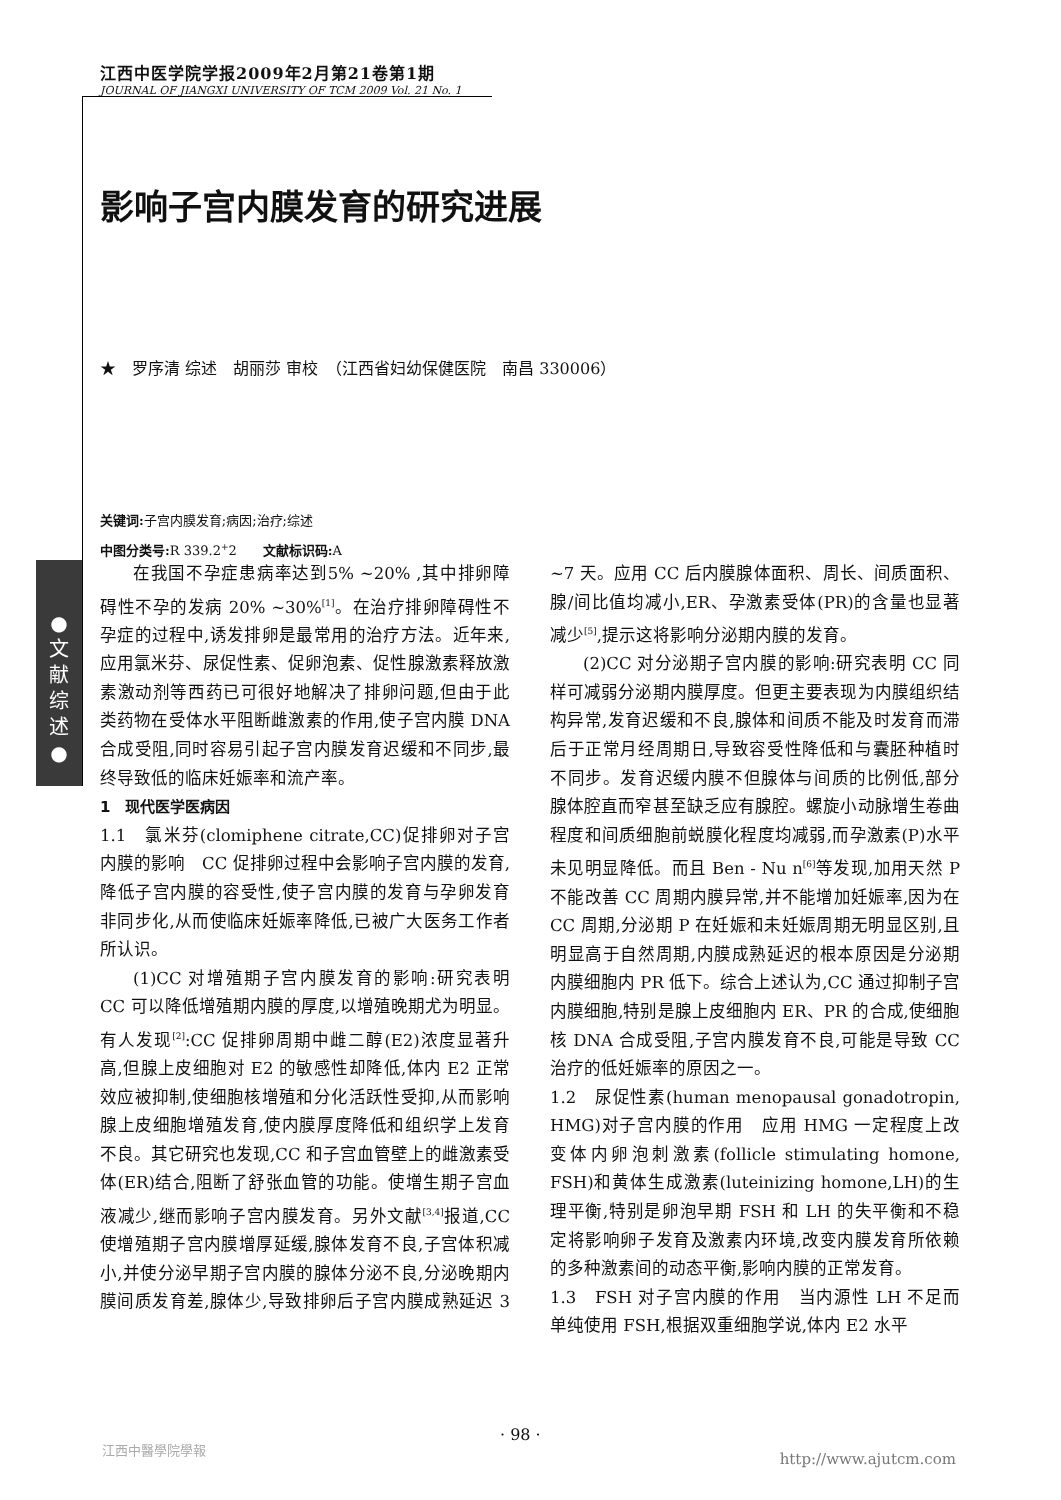江西中医学院学报2009年2月第21卷第1期
JOURNAL OF JIANGXI UNIVERSITY OF TCM 2009 Vol. 21 No. 1
●
文
献
综
述
●
影响子宫内膜发育的研究进展
★　罗序清 综述　胡丽莎 审校　（江西省妇幼保健医院　南昌 330006）
关键词: 子宫内膜发育;病因;治疗;综述
中图分类号: R 339.2<sup>+</sup>2　　文献标识码: A
在我国不孕症患病率达到5% ~20% ,其中排卵障碍性不孕的发病 20% ~30%<sup>[1]</sup>。在治疗排卵障碍性不孕症的过程中,诱发排卵是最常用的治疗方法。近年来,应用氯米芬、尿促性素、促卵泡素、促性腺激素释放激素激动剂等西药已可很好地解决了排卵问题,但由于此类药物在受体水平阻断雌激素的作用,使子宫内膜 DNA 合成受阻,同时容易引起子宫内膜发育迟缓和不同步,最终导致低的临床妊娠率和流产率。
1　现代医学医病因
1.1　氯米芬(clomiphene citrate,CC)促排卵对子宫内膜的影响　CC 促排卵过程中会影响子宫内膜的发育,降低子宫内膜的容受性,使子宫内膜的发育与孕卵发育非同步化,从而使临床妊娠率降低,已被广大医务工作者所认识。
(1)CC 对增殖期子宫内膜发育的影响:研究表明 CC 可以降低增殖期内膜的厚度,以增殖晚期尤为明显。有人发现<sup>[2]</sup>:CC 促排卵周期中雌二醇(E2)浓度显著升高,但腺上皮细胞对 E2 的敏感性却降低,体内 E2 正常效应被抑制,使细胞核增殖和分化活跃性受抑,从而影响腺上皮细胞增殖发育,使内膜厚度降低和组织学上发育不良。其它研究也发现,CC 和子宫血管壁上的雌激素受体(ER)结合,阻断了舒张血管的功能。使增生期子宫血液减少,继而影响子宫内膜发育。另外文献<sup>[3,4]</sup>报道,CC 使增殖期子宫内膜增厚延缓,腺体发育不良,子宫体积减小,并使分泌早期子宫内膜的腺体分泌不良,分泌晚期内膜间质发育差,腺体少,导致排卵后子宫内膜成熟延迟 3 ~7 天。应用 CC 后内膜腺体面积、周长、间质面积、腺/间比值均减小,ER、孕激素受体(PR)的含量也显著减少<sup>[5]</sup>,提示这将影响分泌期内膜的发育。
(2)CC 对分泌期子宫内膜的影响:研究表明 CC 同样可减弱分泌期内膜厚度。但更主要表现为内膜组织结构异常,发育迟缓和不良,腺体和间质不能及时发育而滞后于正常月经周期日,导致容受性降低和与囊胚种植时不同步。发育迟缓内膜不但腺体与间质的比例低,部分腺体腔直而窄甚至缺乏应有腺腔。螺旋小动脉增生卷曲程度和间质细胞前蜕膜化程度均减弱,而孕激素(P)水平未见明显降低。而且 Ben - Nu n<sup>[6]</sup>等发现,加用天然 P 不能改善 CC 周期内膜异常,并不能增加妊娠率,因为在 CC 周期,分泌期 P 在妊娠和未妊娠周期无明显区别,且明显高于自然周期,内膜成熟延迟的根本原因是分泌期内膜细胞内 PR 低下。综合上述认为,CC 通过抑制子宫内膜细胞,特别是腺上皮细胞内 ER、PR 的合成,使细胞核 DNA 合成受阻,子宫内膜发育不良,可能是导致 CC 治疗的低妊娠率的原因之一。
1.2　尿促性素(human menopausal gonadotropin, HMG)对子宫内膜的作用　应用 HMG 一定程度上改变体内卵泡刺激素(follicle stimulating homone, FSH)和黄体生成激素(luteinizing homone,LH)的生理平衡,特别是卵泡早期 FSH 和 LH 的失平衡和不稳定将影响卵子发育及激素内环境,改变内膜发育所依赖的多种激素间的动态平衡,影响内膜的正常发育。
1.3　FSH 对子宫内膜的作用　当内源性 LH 不足而单纯使用 FSH,根据双重细胞学说,体内 E2 水平
· 98 ·
江西中醫學院學報
http://www.ajutcm.com